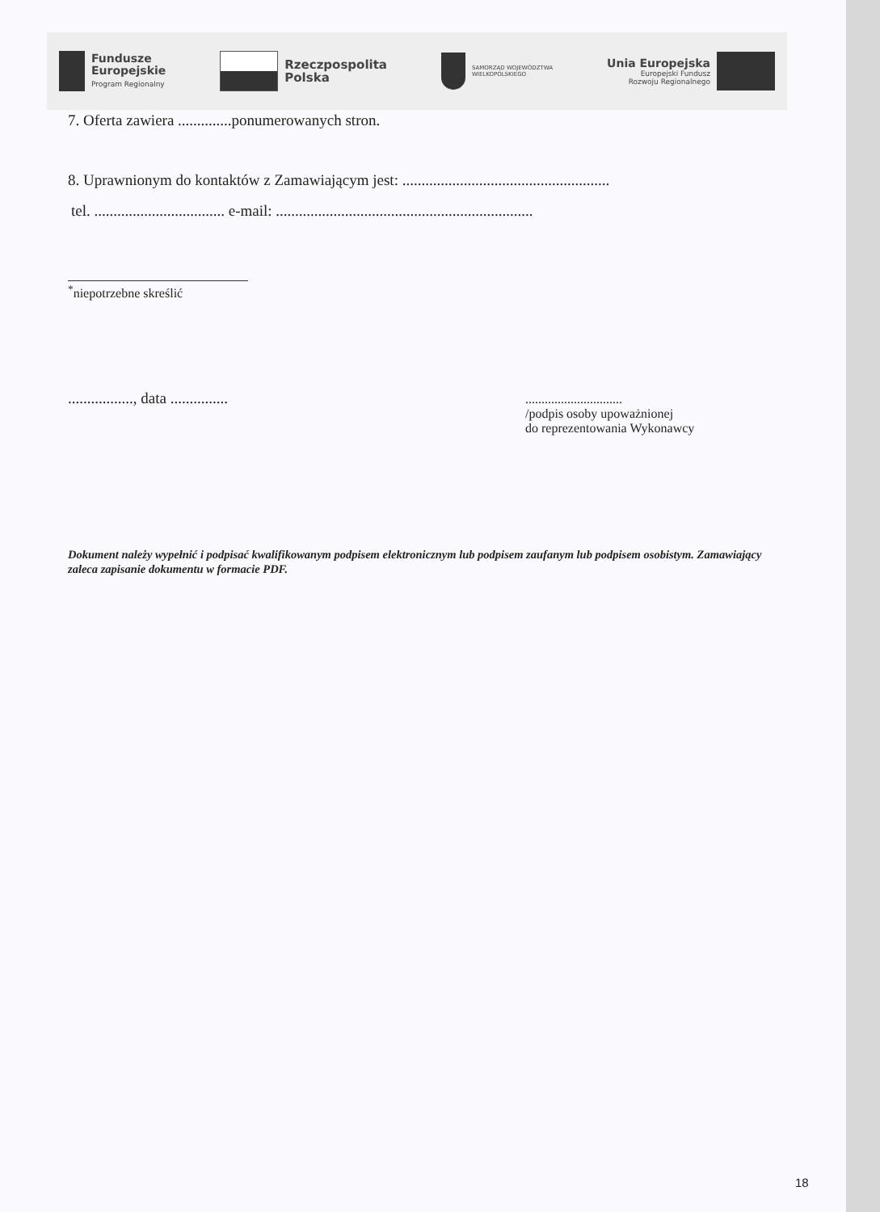Fundusze
Europejskie
Program Regionalny
Rzeczpospolita
Polska
SAMORZĄD WOJEWÓDZTWA
WIELKOPOLSKIEGO
Unia Europejska
Europejski Fundusz
Rozwoju Regionalnego
7. Oferta zawiera ..............ponumerowanych stron.
8. Uprawnionym do kontaktów z Zamawiającym jest: ......................................................
tel. .................................. e-mail: ...................................................................
<sup>*</sup> niepotrzebne skreślić
................., data ...............
..............................
/podpis osoby upoważnionej
do reprezentowania Wykonawcy
Dokument należy wypełnić i podpisać kwalifikowanym podpisem elektronicznym lub podpisem zaufanym lub podpisem osobistym. Zamawiający zaleca zapisanie dokumentu w formacie PDF.
18